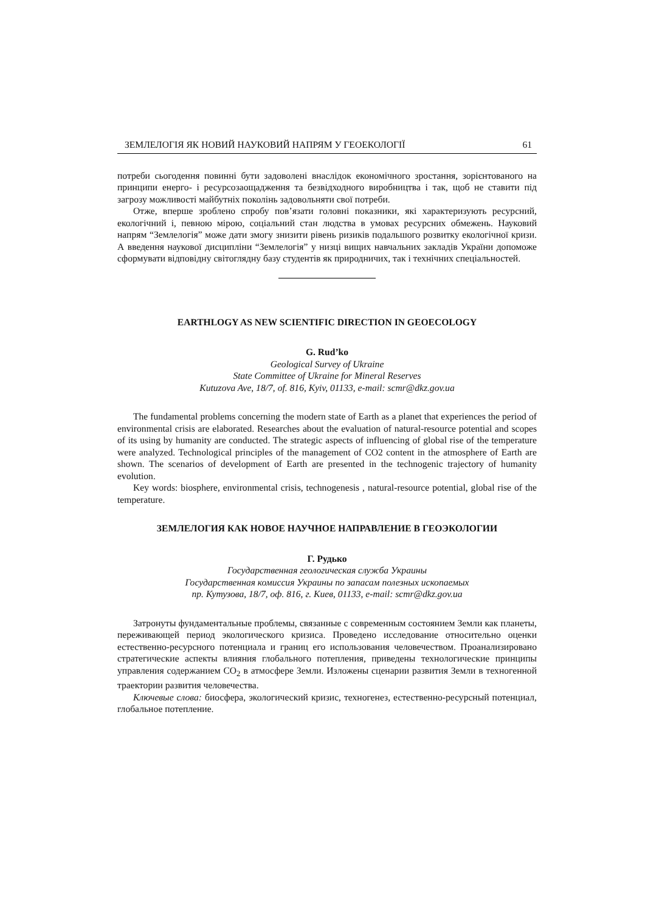ЗЕМЛЕЛОГІЯ ЯК НОВИЙ НАУКОВИЙ НАПРЯМ У ГЕОЕКОЛОГІЇ 61
потреби сьогодення повинні бути задоволені внаслідок економічного зростання, зорієнтованого на принципи енерго- і ресурсозаощадження та безвідходного виробництва і так, щоб не ставити під загрозу можливості майбутніх поколінь задовольняти свої потреби.
Отже, вперше зроблено спробу пов’язати головні показники, які характеризують ресурсний, екологічний і, певною мірою, соціальний стан людства в умовах ресурсних обмежень. Науковий напрям “Землелогія” може дати змогу знизити рівень ризиків подальшого розвитку екологічної кризи. А введення наукової дисципліни “Землелогія” у низці вищих навчальних закладів України допоможе сформувати відповідну світоглядну базу студентів як природничих, так і технічних спеціальностей.
EARTHLOGY AS NEW SCIENTIFIC DIRECTION IN GEOECOLOGY
G. Rud’ko
Geological Survey of Ukraine
State Committee of Ukraine for Mineral Reserves
Kutuzova Ave, 18/7, of. 816, Kyiv, 01133, e-mail: scmr@dkz.gov.ua
The fundamental problems concerning the modern state of Earth as a planet that experiences the period of environmental crisis are elaborated. Researches about the evaluation of natural-resource potential and scopes of its using by humanity are conducted. The strategic aspects of influencing of global rise of the temperature were analyzed. Technological principles of the management of CO2 content in the atmosphere of Earth are shown. The scenarios of development of Earth are presented in the technogenic trajectory of humanity evolution.
Key words: biosphere, environmental crisis, technogenesis , natural-resource potential, global rise of the temperature.
ЗЕМЛЕЛОГИЯ КАК НОВОЕ НАУЧНОЕ НАПРАВЛЕНИЕ В ГЕОЭКОЛОГИИ
Г. Рудько
Государственная геологическая служба Украины
Государственная комиссия Украины по запасам полезных ископаемых
пр. Кутузова, 18/7, оф. 816, г. Киев, 01133, e-mail: scmr@dkz.gov.ua
Затронуты фундаментальные проблемы, связанные с современным состоянием Земли как планеты, переживающей период экологического кризиса. Проведено исследование относительно оценки естественно-ресурсного потенциала и границ его использования человечеством. Проанализировано стратегические аспекты влияния глобального потепления, приведены технологические принципы управления содержанием CO<sub>2</sub> в атмосфере Земли. Изложены сценарии развития Земли в техногенной траектории развития человечества.
Ключевые слова: биосфера, экологический кризис, техногенез, естественно-ресурсный потенциал, глобальное потепление.